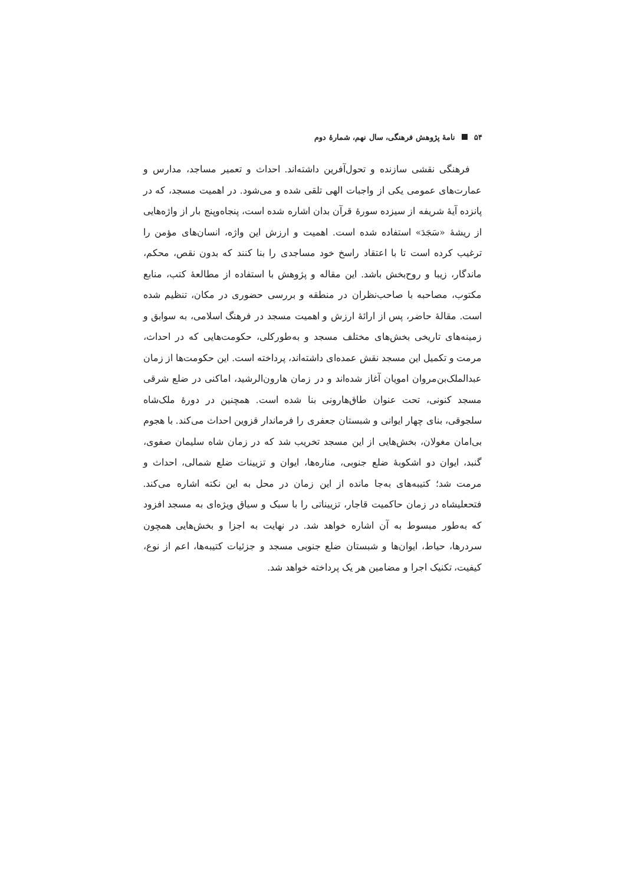۵۴ نامهٔ پژوهش فرهنگی، سال نهم، شمارهٔ دوم
فرهنگی نقشی سازنده و تحول‌آفرین داشته‌اند. احداث و تعمیر مساجد، مدارس و عمارت‌های عمومی یکی از واجبات الهی تلقی شده و می‌شود. در اهمیت مسجد، که در پانزده آیهٔ شریفه از سیزده سورهٔ قرآن بدان اشاره شده است، پنجاه‌وپنج بار از واژه‌هایی از ریشهٔ «سَجَدَ» استفاده شده است. اهمیت و ارزش این واژه، انسان‌های مؤمن را ترغیب کرده است تا با اعتقاد راسخ خود مساجدی را بنا کنند که بدون نقص، محکم، ماندگار، زیبا و روح‌بخش باشد. این مقاله و پژوهش با استفاده از مطالعهٔ کتب، منابع مکتوب، مصاحبه با صاحب‌نظران در منطقه و بررسی حضوری در مکان، تنظیم شده است. مقالهٔ حاضر، پس از ارائهٔ ارزش و اهمیت مسجد در فرهنگ اسلامی، به سوابق و زمینه‌های تاریخی بخش‌های مختلف مسجد و به‌طورکلی، حکومت‌هایی که در احداث، مرمت و تکمیل این مسجد نقش عمده‌ای داشته‌اند، پرداخته است. این حکومت‌ها از زمان عبدالملک‌بن‌مروان امویان آغاز شده‌اند و در زمان هارون‌الرشید، اماکنی در ضلع شرقی مسجد کنونی، تحت عنوان طاق‌هارونی بنا شده است. همچنین در دورهٔ ملک‌شاه سلجوقی، بنای چهار ایوانی و شبستان جعفری را فرماندار قزوین احداث می‌کند. با هجوم بی‌امان مغولان، بخش‌هایی از این مسجد تخریب شد که در زمان شاه سلیمان صفوی، گنبد، ایوان دو اشکوبهٔ ضلع جنوبی، مناره‌ها، ایوان و تزیینات ضلع شمالی، احداث و مرمت شد؛ کتیبه‌های به‌جا مانده از این زمان در محل به این نکته اشاره می‌کند. فتحعلیشاه در زمان حاکمیت قاجار، تزییناتی را با سبک و سیاق ویژه‌ای به مسجد افزود که به‌طور مبسوط به آن اشاره خواهد شد. در نهایت به اجزا و بخش‌هایی همچون سردرها، حیاط، ایوان‌ها و شبستان ضلع جنوبی مسجد و جزئیات کتیبه‌ها، اعم از نوع، کیفیت، تکنیک اجرا و مضامین هر یک پرداخته خواهد شد.